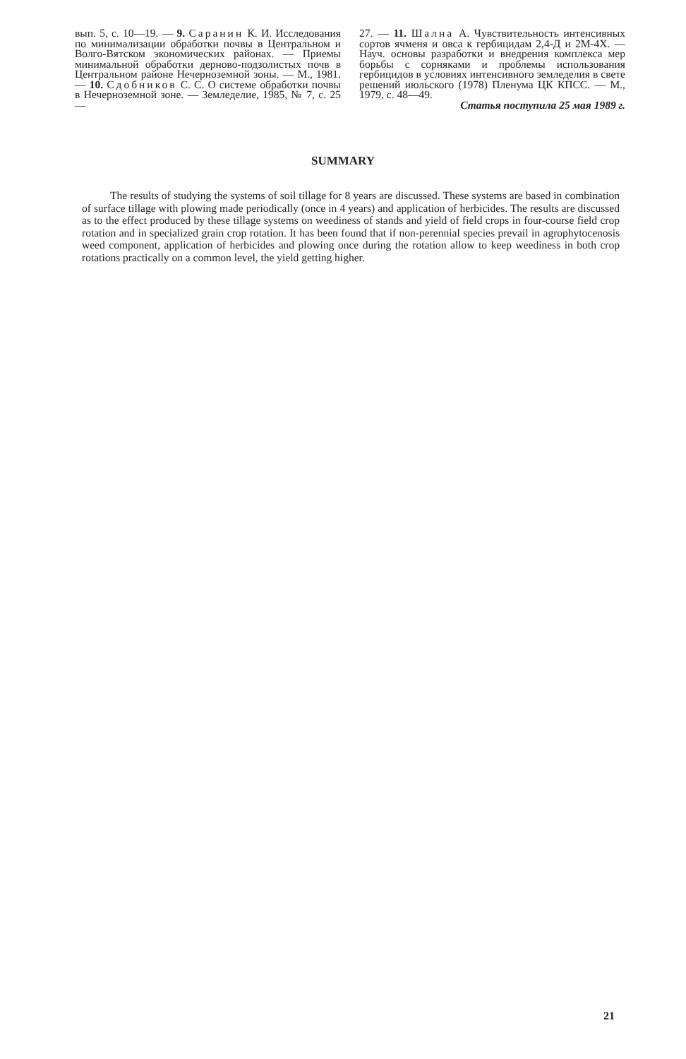вып. 5, с. 10—19. — 9. Саранин К. И. Исследования по минимализации обработки почвы в Центральном и Волго-Вятском экономических районах. — Приемы минимальной обработки дерново-подзолистых почв в Центральном районе Нечерноземной зоны. — М., 1981. — 10. Сдобников С. С. О системе обработки почвы в Нечерноземной зоне. — Земледелие, 1985, № 7, с. 25—
27. — 11. Шална А. Чувствительность интенсивных сортов ячменя и овса к гербицидам 2,4-Д и 2М-4Х. — Науч. основы разработки и внедрения комплекса мер борьбы с сорняками и проблемы использования гербицидов в условиях интенсивного земледелия в свете решений июльского (1978) Пленума ЦК КПСС. — М., 1979, с. 48—49.
Статья поступила 25 мая 1989 г.
SUMMARY
The results of studying the systems of soil tillage for 8 years are discussed. These systems are based in combination of surface tillage with plowing made periodically (once in 4 years) and application of herbicides. The results are discussed as to the effect produced by these tillage systems on weediness of stands and yield of field crops in four-course field crop rotation and in specialized grain crop rotation. It has been found that if non-perennial species prevail in agrophytocenosis weed component, application of herbicides and plowing once during the rotation allow to keep weediness in both crop rotations practically on a common level, the yield getting higher.
21